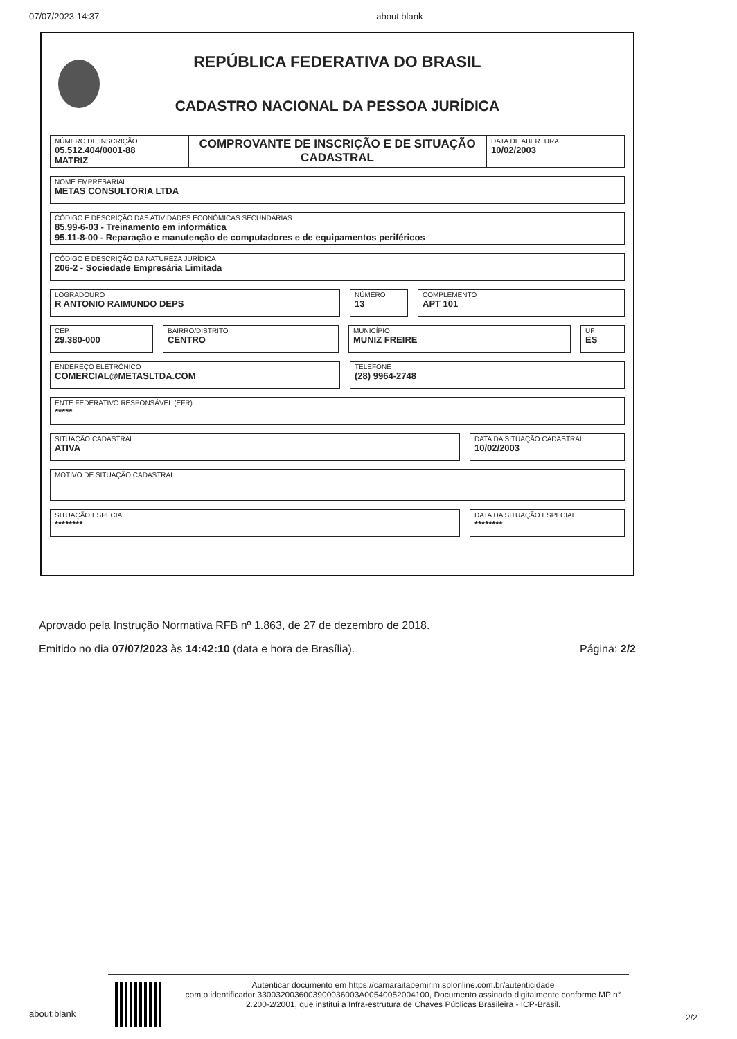07/07/2023 14:37 about:blank
REPÚBLICA FEDERATIVA DO BRASIL
CADASTRO NACIONAL DA PESSOA JURÍDICA
NÚMERO DE INSCRIÇÃO
05.512.404/0001-88
MATRIZ
COMPROVANTE DE INSCRIÇÃO E DE SITUAÇÃO CADASTRAL
DATA DE ABERTURA
10/02/2003
NOME EMPRESARIAL
METAS CONSULTORIA LTDA
CÓDIGO E DESCRIÇÃO DAS ATIVIDADES ECONÔMICAS SECUNDÁRIAS
85.99-6-03 - Treinamento em informática
95.11-8-00 - Reparação e manutenção de computadores e de equipamentos periféricos
CÓDIGO E DESCRIÇÃO DA NATUREZA JURÍDICA
206-2 - Sociedade Empresária Limitada
LOGRADOURO
R ANTONIO RAIMUNDO DEPS
NÚMERO
13
COMPLEMENTO
APT 101
CEP
29.380-000
BAIRRO/DISTRITO
CENTRO
MUNICÍPIO
MUNIZ FREIRE
UF
ES
ENDEREÇO ELETRÔNICO
COMERCIAL@METASLTDA.COM
TELEFONE
(28) 9964-2748
ENTE FEDERATIVO RESPONSÁVEL (EFR)
*****
SITUAÇÃO CADASTRAL
ATIVA
DATA DA SITUAÇÃO CADASTRAL
10/02/2003
MOTIVO DE SITUAÇÃO CADASTRAL
SITUAÇÃO ESPECIAL
********
DATA DA SITUAÇÃO ESPECIAL
********
Aprovado pela Instrução Normativa RFB nº 1.863, de 27 de dezembro de 2018.
Emitido no dia 07/07/2023 às 14:42:10 (data e hora de Brasília). Página: 2/2
about:blank
Autenticar documento em https://camaraitapemirim.splonline.com.br/autenticidade
com o identificador 3300320036003900036003A00540052004100, Documento assinado digitalmente conforme MP n° 2.200-2/2001, que institui a Infra-estrutura de Chaves Públicas Brasileira - ICP-Brasil.
2/2